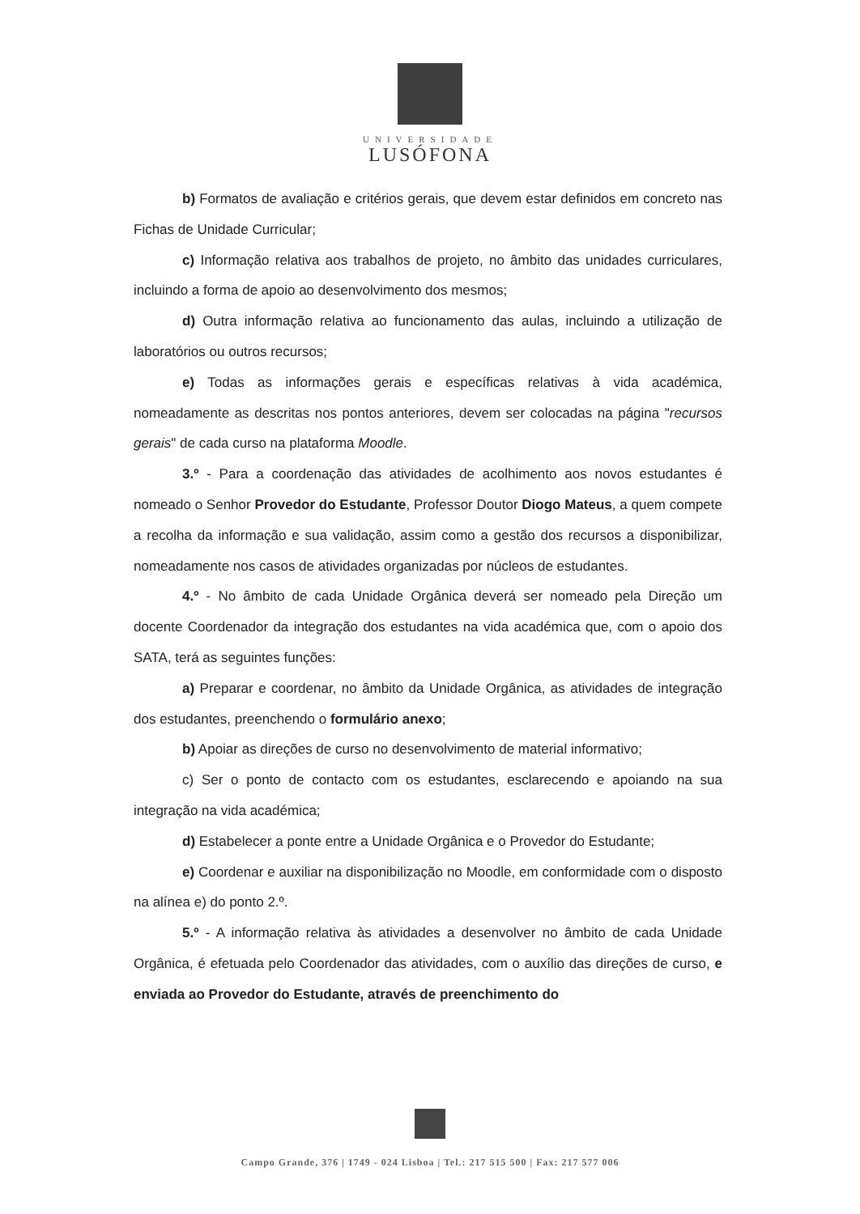UNIVERSIDADE
LUSÓFONA
b) Formatos de avaliação e critérios gerais, que devem estar definidos em concreto nas Fichas de Unidade Curricular;
c) Informação relativa aos trabalhos de projeto, no âmbito das unidades curriculares, incluindo a forma de apoio ao desenvolvimento dos mesmos;
d) Outra informação relativa ao funcionamento das aulas, incluindo a utilização de laboratórios ou outros recursos;
e) Todas as informações gerais e específicas relativas à vida académica, nomeadamente as descritas nos pontos anteriores, devem ser colocadas na página "recursos gerais" de cada curso na plataforma Moodle.
3.º - Para a coordenação das atividades de acolhimento aos novos estudantes é nomeado o Senhor Provedor do Estudante, Professor Doutor Diogo Mateus, a quem compete a recolha da informação e sua validação, assim como a gestão dos recursos a disponibilizar, nomeadamente nos casos de atividades organizadas por núcleos de estudantes.
4.º - No âmbito de cada Unidade Orgânica deverá ser nomeado pela Direção um docente Coordenador da integração dos estudantes na vida académica que, com o apoio dos SATA, terá as seguintes funções:
a) Preparar e coordenar, no âmbito da Unidade Orgânica, as atividades de integração dos estudantes, preenchendo o formulário anexo;
b) Apoiar as direções de curso no desenvolvimento de material informativo;
c) Ser o ponto de contacto com os estudantes, esclarecendo e apoiando na sua integração na vida académica;
d) Estabelecer a ponte entre a Unidade Orgânica e o Provedor do Estudante;
e) Coordenar e auxiliar na disponibilização no Moodle, em conformidade com o disposto na alínea e) do ponto 2.º.
5.º - A informação relativa às atividades a desenvolver no âmbito de cada Unidade Orgânica, é efetuada pelo Coordenador das atividades, com o auxílio das direções de curso, e enviada ao Provedor do Estudante, através de preenchimento do
Campo Grande, 376 | 1749 - 024 Lisboa | Tel.: 217 515 500 | Fax: 217 577 006